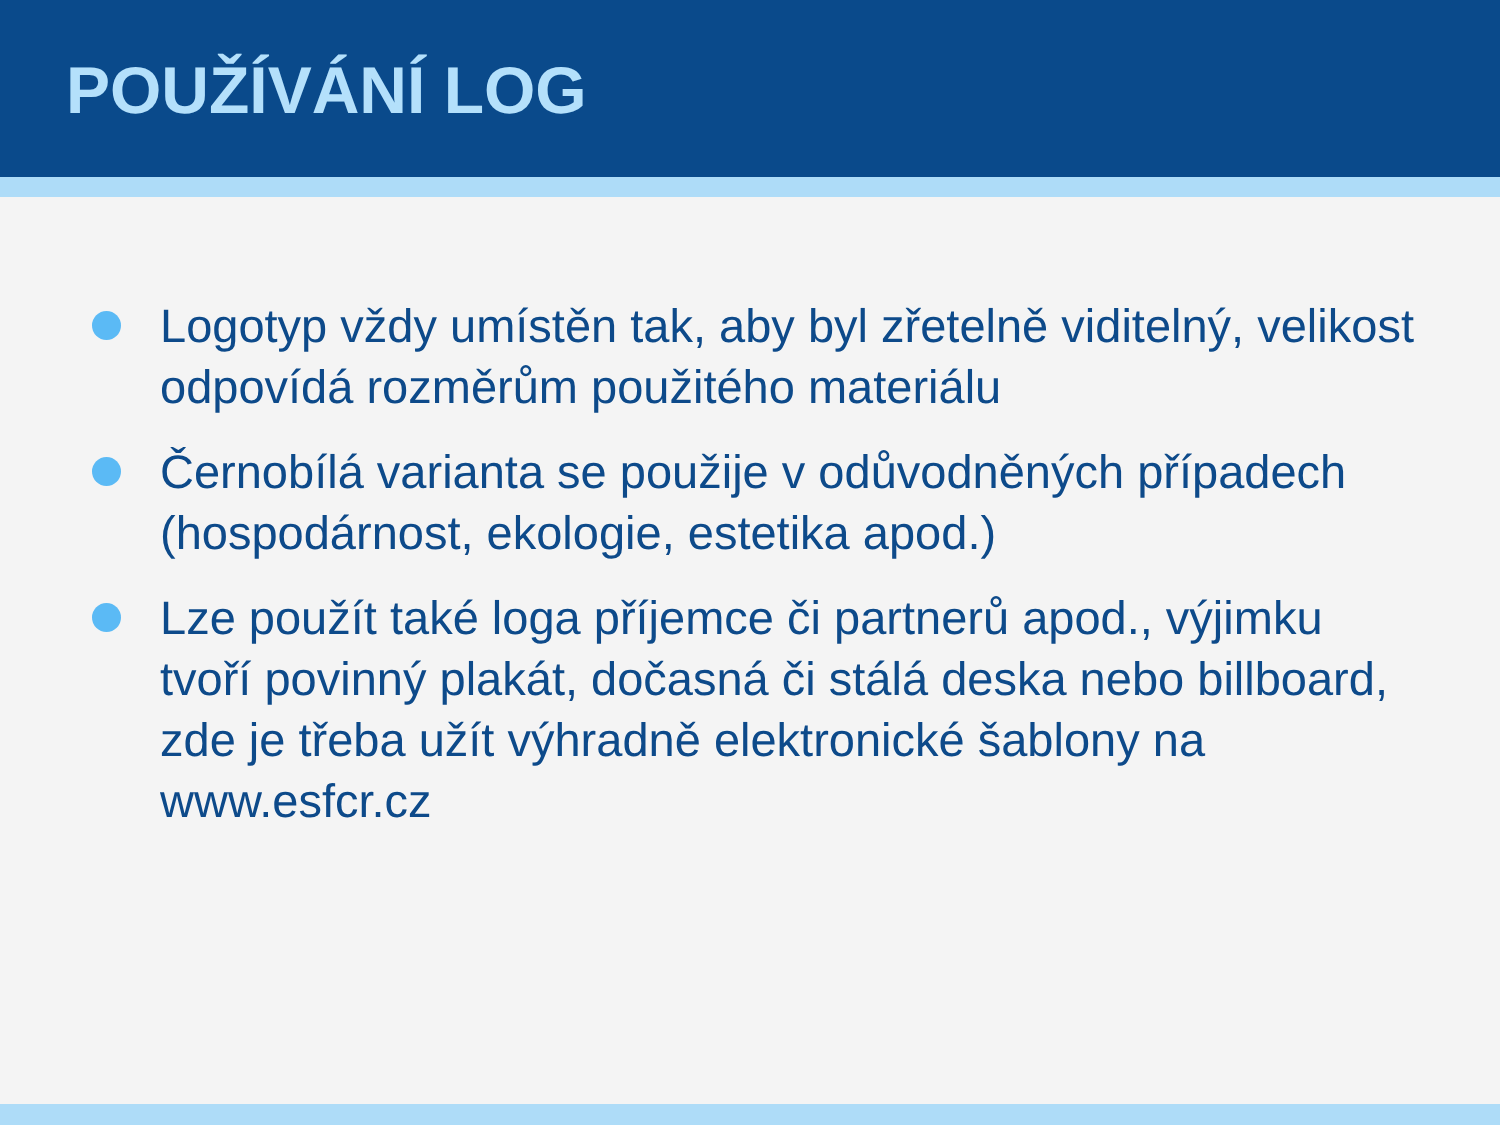POUŽÍVÁNÍ LOG
Logotyp vždy umístěn tak, aby byl zřetelně viditelný, velikost odpovídá rozměrům použitého materiálu
Černobílá varianta se použije v odůvodněných případech (hospodárnost, ekologie, estetika apod.)
Lze použít také loga příjemce či partnerů apod., výjimku tvoří povinný plakát, dočasná či stálá deska nebo billboard, zde je třeba užít výhradně elektronické šablony na www.esfcr.cz